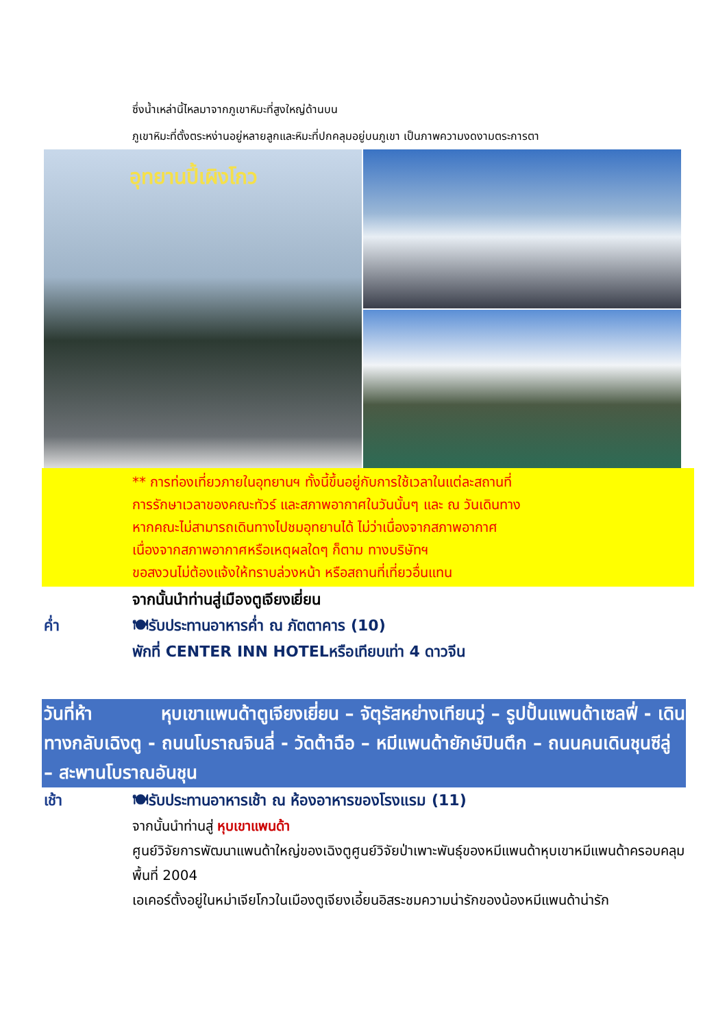ซึ่งน้ำเหล่านี้ไหลมาจากภูเขาหิมะที่สูงใหญ่ด้านบน
ภูเขาหิมะที่ตั้งตระหง่านอยู่หลายลูกและหิมะที่ปกคลุมอยู่บนภูเขา เป็นภาพความงดงามตระการตา
อุทยานปี้เผิงโกว
** การท่องเที่ยวภายในอุทยานฯ ทั้งนี้ขึ้นอยู่กับการใช้เวลาในแต่ละสถานที่
การรักษาเวลาของคณะทัวร์ และสภาพอากาศในวันนั้นๆ และ ณ วันเดินทาง
หากคณะไม่สามารถเดินทางไปชมอุทยานได้ ไม่ว่าเนื่องจากสภาพอากาศ
เนื่องจากสภาพอากาศหรือเหตุผลใดๆ ก็ตาม ทางบริษัทฯ
ขอสงวนไม่ต้องแจ้งให้ทราบล่วงหน้า หรือสถานที่เที่ยวอื่นแทน
จากนั้นนำท่านสู่เมืองตูเจียงเยี่ยน
ค่ำ 🍽รับประทานอาหารค่ำ ณ ภัตตาคาร (10)
พักที่ CENTER INN HOTELหรือเทียบเท่า 4 ดาวจีน
วันที่ห้า หุบเขาแพนด้าตูเจียงเยี่ยน – จัตุรัสหย่างเทียนวู่ – รูปปั้นแพนด้าเซลฟี่ - เดินทางกลับเฉิงตู - ถนนโบราณจินลี่ - วัดต้าฉือ – หมีแพนด้ายักษ์ปินตึก – ถนนคนเดินชุนซีลู่ – สะพานโบราณอันชุน
เช้า 🍽รับประทานอาหารเช้า ณ ห้องอาหารของโรงแรม (11)
จากนั้นนำท่านสู่ หุบเขาแพนด้า
ศูนย์วิจัยการพัฒนาแพนด้าใหญ่ของเฉิงตูศูนย์วิจัยป่าเพาะพันธุ์ของหมีแพนด้าหุบเขาหมีแพนด้าครอบคลุมพื้นที่ 2004
เอเคอร์ตั้งอยู่ในหม่าเจียโกวในเมืองตูเจียงเอี้ยนอิสระชมความน่ารักของน้องหมีแพนด้าน่ารัก